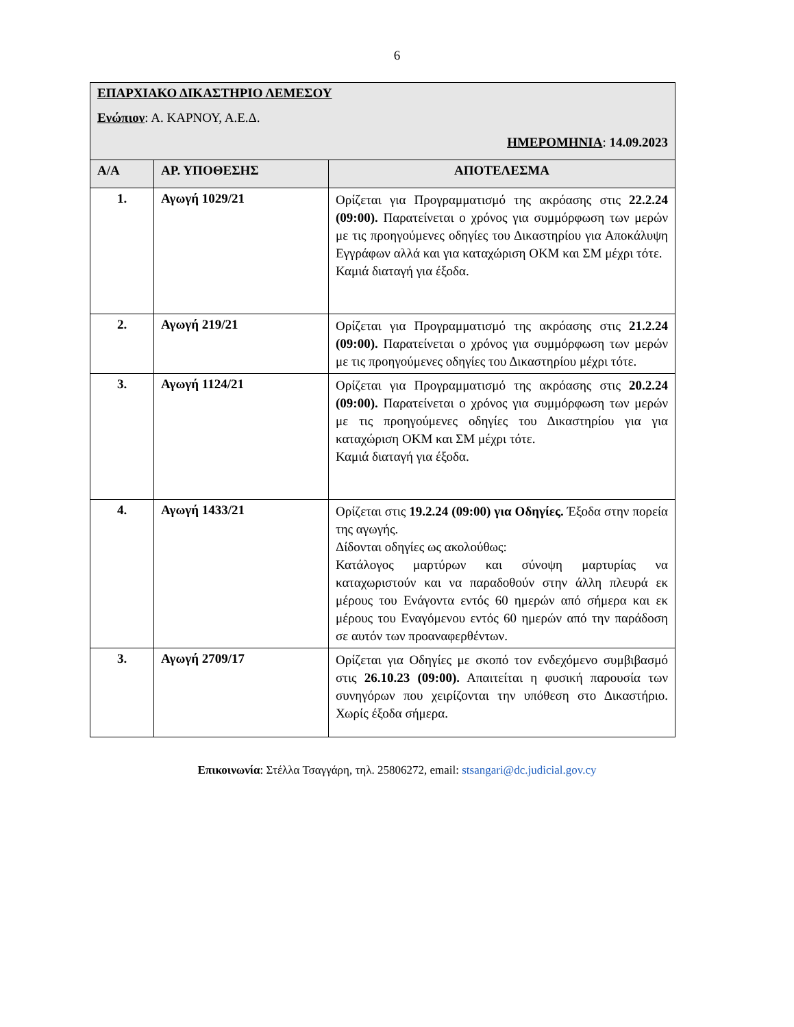6
| ΕΠΑΡΧΙΑΚΟ ΔΙΚΑΣΤΗΡΙΟ ΛΕΜΕΣΟΥ Ενώπιον : Α. ΚΑΡΝΟΥ, Α.Ε.Δ. ΗΜΕΡΟΜΗΝΙΑ : 14.09.2023 | | |
| Α/Α | ΑΡ. ΥΠΟΘΕΣΗΣ | ΑΠΟΤΕΛΕΣΜΑ |
| 1. | Αγωγή 1029/21 | Ορίζεται για Προγραμματισμό της ακρόασης στις 22.2.24 (09:00). Παρατείνεται ο χρόνος για συμμόρφωση των μερών με τις προηγούμενες οδηγίες του Δικαστηρίου για Αποκάλυψη Εγγράφων αλλά και για καταχώριση ΟΚΜ και ΣΜ μέχρι τότε. Καμιά διαταγή για έξοδα. |
| 2. | Αγωγή 219/21 | Ορίζεται για Προγραμματισμό της ακρόασης στις 21.2.24 (09:00). Παρατείνεται ο χρόνος για συμμόρφωση των μερών με τις προηγούμενες οδηγίες του Δικαστηρίου μέχρι τότε. |
| 3. | Αγωγή 1124/21 | Ορίζεται για Προγραμματισμό της ακρόασης στις 20.2.24 (09:00). Παρατείνεται ο χρόνος για συμμόρφωση των μερών με τις προηγούμενες οδηγίες του Δικαστηρίου για για καταχώριση ΟΚΜ και ΣΜ μέχρι τότε. Καμιά διαταγή για έξοδα. |
| 4. | Αγωγή 1433/21 | Ορίζεται στις 19.2.24 (09:00) για Οδηγίες. Έξοδα στην πορεία της αγωγής. Δίδονται οδηγίες ως ακολούθως: Κατάλογος μαρτύρων και σύνοψη μαρτυρίας να καταχωριστούν και να παραδοθούν στην άλλη πλευρά εκ μέρους του Ενάγοντα εντός 60 ημερών από σήμερα και εκ μέρους του Εναγόμενου εντός 60 ημερών από την παράδοση σε αυτόν των προαναφερθέντων. |
| 3. | Αγωγή 2709/17 | Ορίζεται για Οδηγίες με σκοπό τον ενδεχόμενο συμβιβασμό στις 26.10.23 (09:00). Απαιτείται η φυσική παρουσία των συνηγόρων που χειρίζονται την υπόθεση στο Δικαστήριο. Χωρίς έξοδα σήμερα. |
Επικοινωνία: Στέλλα Τσαγγάρη, τηλ. 25806272, email: stsangari@dc.judicial.gov.cy